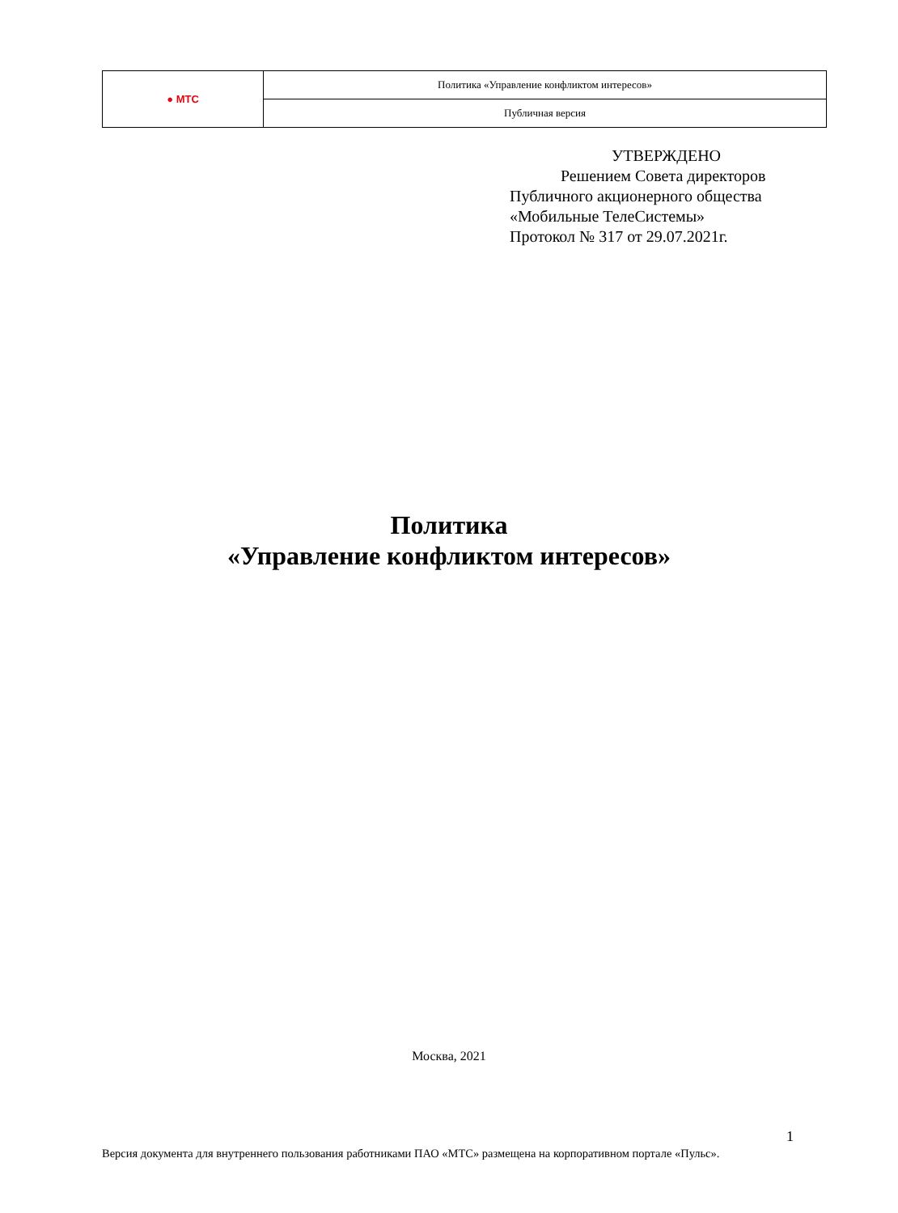| ● МТС | Политика «Управление конфликтом интересов» |
| | Публичная версия |
УТВЕРЖДЕНО
Решением Совета директоров
Публичного акционерного общества
«Мобильные ТелеСистемы»
Протокол № 317 от 29.07.2021г.
Политика
«Управление конфликтом интересов»
Москва, 2021
1
Версия документа для внутреннего пользования работниками ПАО «МТС» размещена на корпоративном портале «Пульс».